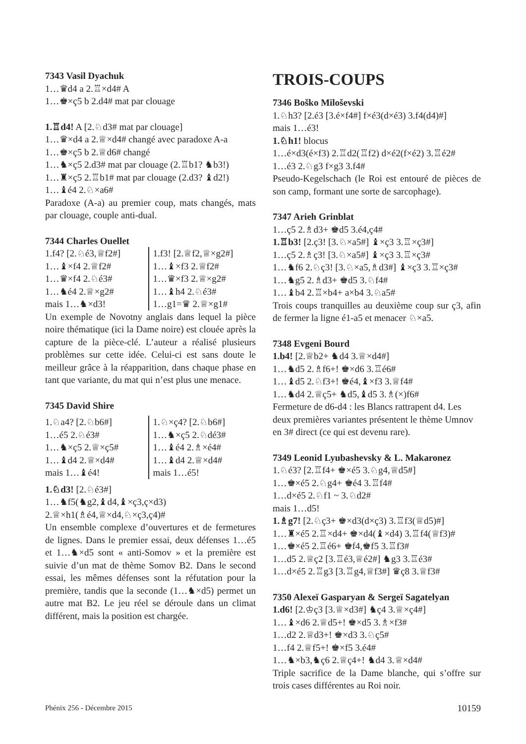7343 Vasil Dyachuk
1…♛d4 a 2.♖×d4# A
1…♚×ç5 b 2.d4# mat par clouage
1.♖d4! A [2.♘d3# mat par clouage]
1…♛×d4 a 2.♕×d4# changé avec paradoxe A-a
1…♚×ç5 b 2.♕d6# changé
1…♞×ç5 2.d3# mat par clouage (2.♖b1? ♞b3!)
1…♜×ç5 2.♖b1# mat par clouage (2.d3? ♝d2!)
1…♝é4 2.♘×a6#
Paradoxe (A-a) au premier coup, mats changés, mats par clouage, couple anti-dual.
7344 Charles Ouellet
1.f4? [2.♘é3,♕f2#]
1…♝×f4 2.♕f2#
1…♛×f4 2.♘é3#
1…♞é4 2.♕×g2#
mais 1…♞×d3!
1.f3! [2.♕f2,♕×g2#]
1…♝×f3 2.♕f2#
1…♛×f3 2.♕×g2#
1…♝h4 2.♘é3#
1…g1=♛ 2.♕×g1#
Un exemple de Novotny anglais dans lequel la pièce noire thématique (ici la Dame noire) est clouée après la capture de la pièce-clé. L’auteur a réalisé plusieurs problèmes sur cette idée. Celui-ci est sans doute le meilleur grâce à la réapparition, dans chaque phase en tant que variante, du mat qui n’est plus une menace.
7345 David Shire
1.♘a4? [2.♘b6#]
1…é5 2.♘é3#
1…♞×ç5 2.♕×ç5#
1…♝d4 2.♕×d4#
mais 1…♝é4!
1.♘×ç4? [2.♘b6#]
1…♞×ç5 2.♘dé3#
1…♝é4 2.♗×é4#
1…♝d4 2.♕×d4#
mais 1…é5!
1.♘d3! [2.♘é3#]
1…♞f5(♞g2,♝d4,♝×ç3,ç×d3)
2.♕×h1(♗é4,♕×d4,♘×ç3,ç4)#
Un ensemble complexe d’ouvertures et de fermetures de lignes. Dans le premier essai, deux défenses 1…é5 et 1…♞×d5 sont « anti-Somov » et la première est suivie d’un mat de thème Somov B2. Dans le second essai, les mêmes défenses sont la réfutation pour la première, tandis que la seconde (1…♞×d5) permet un autre mat B2. Le jeu réel se déroule dans un climat différent, mais la position est chargée.
TROIS-COUPS
7346 Boško Miloševski
1.♘h3? [2.é3 [3.é×f4#] f×é3(d×é3) 3.f4(d4)#]
mais 1…é3!
1.♘h1! blocus
1…é×d3(é×f3) 2.♖d2(♖f2) d×é2(f×é2) 3.♖é2#
1…é3 2.♘g3 f×g3 3.f4#
Pseudo-Kegelschach (le Roi est entouré de pièces de son camp, formant une sorte de sarcophage).
7347 Arieh Grinblat
1…ç5 2.♗d3+ ♚d5 3.é4,ç4#
1.♖b3! [2.ç3! [3.♘×a5#] ♝×ç3 3.♖×ç3#]
1…ç5 2.♗ç3! [3.♘×a5#] ♝×ç3 3.♖×ç3#
1…♞f6 2.♘ç3! [3.♘×a5,♗d3#] ♝×ç3 3.♖×ç3#
1…♞g5 2.♗d3+ ♚d5 3.♘f4#
1…♝b4 2.♖×b4+ a×b4 3.♘a5#
Trois coups tranquilles au deuxième coup sur ç3, afin de fermer la ligne é1-a5 et menacer ♘×a5.
7348 Evgeni Bourd
1.b4! [2.♕b2+ ♞d4 3.♕×d4#]
1…♞d5 2.♗f6+! ♚×d6 3.♖é6#
1…♝d5 2.♘f3+! ♚é4,♝×f3 3.♕f4#
1…♞d4 2.♕ç5+ ♞d5,♝d5 3.♗(×)f6#
Fermeture de d6-d4 : les Blancs rattrapent d4. Les deux premières variantes présentent le thème Umnov en 3# direct (ce qui est devenu rare).
7349 Leonid Lyubashevsky & L. Makaronez
1.♘é3? [2.♖f4+ ♚×é5 3.♘g4,♕d5#]
1…♚×é5 2.♘g4+ ♚é4 3.♖f4#
1…d×é5 2.♘f1 ~ 3.♘d2#
mais 1…d5!
1.♗g7! [2.♘ç3+ ♚×d3(d×ç3) 3.♖f3(♕d5)#]
1…♜×é5 2.♖×d4+ ♚×d4(♝×d4) 3.♖f4(♕f3)#
1…♚×é5 2.♖é6+ ♚f4,♚f5 3.♖f3#
1…d5 2.♕ç2 [3.♖é3,♕é2#] ♞g3 3.♖é3#
1…d×é5 2.♖g3 [3.♖g4,♕f3#] ♛ç8 3.♕f3#
7350 Alexeï Gasparyan & Sergeï Sagatelyan
1.d6! [2.♔ç3 [3.♕×d3#] ♞ç4 3.♕×ç4#]
1…♝×d6 2.♕d5+! ♚×d5 3.♗×f3#
1…d2 2.♕d3+! ♚×d3 3.♘ç5#
1…f4 2.♕f5+! ♚×f5 3.é4#
1…♞×b3,♞ç6 2.♕ç4+! ♞d4 3.♕×d4#
Triple sacrifice de la Dame blanche, qui s’offre sur trois cases différentes au Roi noir.
Phénix 256 - Décembre 2015 10159